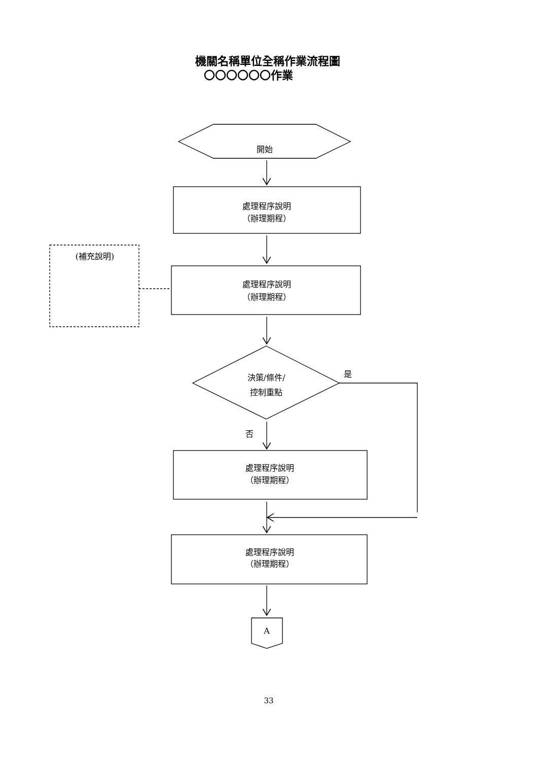機關名稱單位全稱作業流程圖
〇〇〇〇〇〇作業
開始
處理程序說明
（辦理期程）
(補充說明)
處理程序說明
（辦理期程）
決策/條件/
控制重點
是
否
處理程序說明
（辦理期程）
處理程序說明
（辦理期程）
A
33